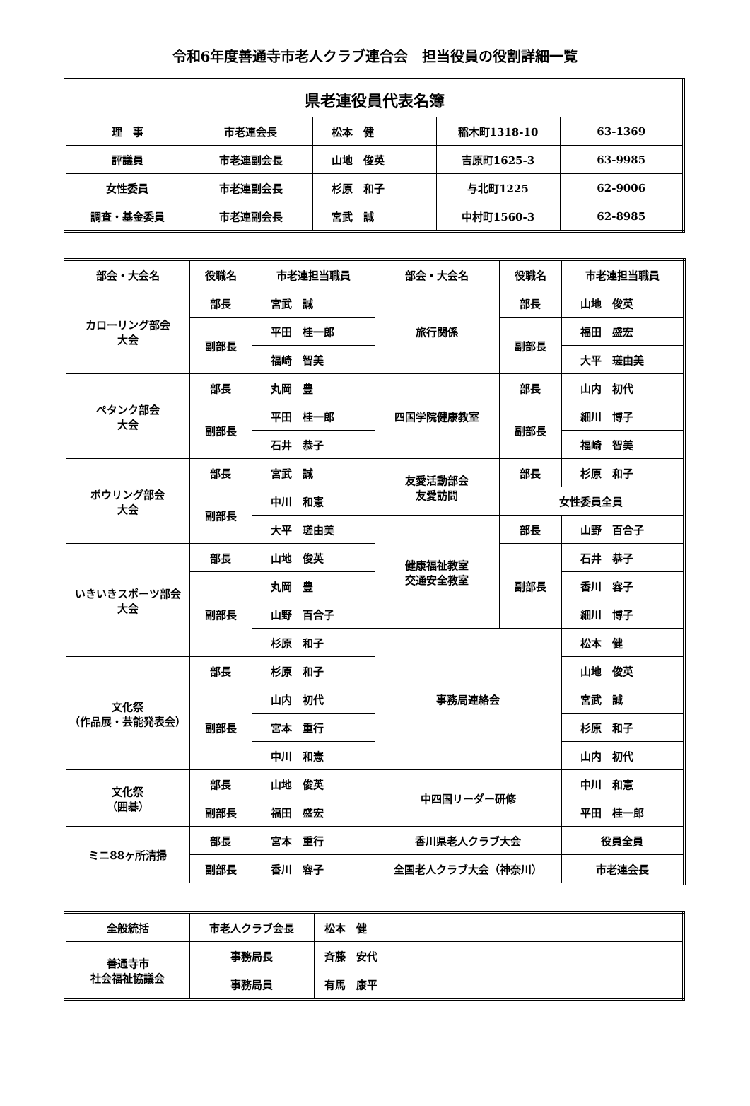令和6年度善通寺市老人クラブ連合会　担当役員の役割詳細一覧
| 県老連役員代表名簿 | | | | |
| --- | --- | --- | --- | --- |
| 理 事 | 市老連会長 | 松本 健 | 稲木町1318-10 | 63-1369 |
| 評議員 | 市老連副会長 | 山地 俊英 | 吉原町1625-3 | 63-9985 |
| 女性委員 | 市老連副会長 | 杉原 和子 | 与北町1225 | 62-9006 |
| 調査・基金委員 | 市老連副会長 | 宮武 誠 | 中村町1560-3 | 62-8985 |
| 部会・大会名 | 役職名 | 市老連担当職員 | 部会・大会名 | 役職名 | 市老連担当職員 |
| --- | --- | --- | --- | --- | --- |
| カローリング部会 大会 | 部長 | 宮武 誠 | 旅行関係 | 部長 | 山地 俊英 |
| | 副部長 | 平田 桂一郎 | | 副部長 | 福田 盛宏 |
| | | 福崎 智美 | | | 大平 瑳由美 |
| ペタンク部会 大会 | 部長 | 丸岡 豊 | 四国学院健康教室 | 部長 | 山内 初代 |
| | 副部長 | 平田 桂一郎 | | 副部長 | 細川 博子 |
| | | 石井 恭子 | | | 福崎 智美 |
| ボウリング部会 大会 | 部長 | 宮武 誠 | 友愛活動部会 友愛訪問 | 部長 | 杉原 和子 |
| | 副部長 | 中川 和憲 | | 女性委員全員 | |
| | | 大平 瑳由美 | 健康福祉教室 交通安全教室 | 部長 | 山野 百合子 |
| いきいきスポーツ部会 大会 | 部長 | 山地 俊英 | | 副部長 | 石井 恭子 |
| | 副部長 | 丸岡 豊 | | | 香川 容子 |
| | | 山野 百合子 | | | 細川 博子 |
| | | 杉原 和子 | 事務局連絡会 | | 松本 健 |
| 文化祭 （作品展・芸能発表会） | 部長 | 杉原 和子 | | | 山地 俊英 |
| | 副部長 | 山内 初代 | | | 宮武 誠 |
| | | 宮本 重行 | | | 杉原 和子 |
| | | 中川 和憲 | | | 山内 初代 |
| 文化祭 （囲碁） | 部長 | 山地 俊英 | 中四国リーダー研修 | | 中川 和憲 |
| | 副部長 | 福田 盛宏 | | | 平田 桂一郎 |
| ミニ88ヶ所清掃 | 部長 | 宮本 重行 | 香川県老人クラブ大会 | | 役員全員 |
| | 副部長 | 香川 容子 | 全国老人クラブ大会（神奈川） | | 市老連会長 |
| 全般統括 | 市老人クラブ会長 | 松本 健 |
| 善通寺市 社会福祉協議会 | 事務局長 | 斉藤 安代 |
| | 事務局員 | 有馬 康平 |